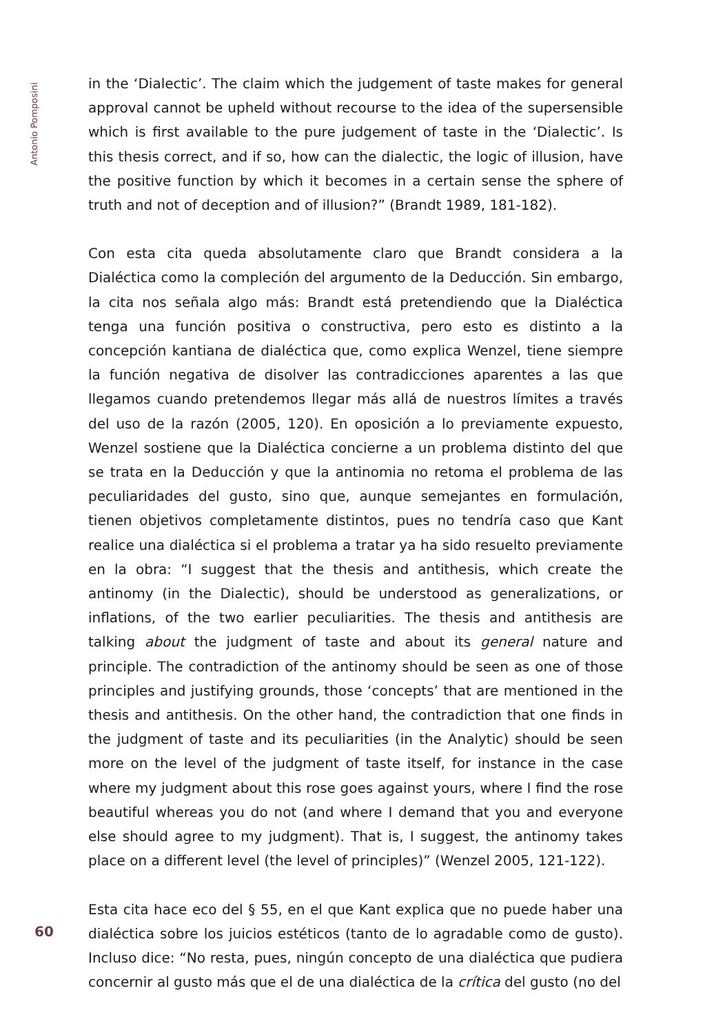Antonio Pomposini
60
in the ‘Dialectic’. The claim which the judgement of taste makes for general approval cannot be upheld without recourse to the idea of the supersensible which is first available to the pure judgement of taste in the ‘Dialectic’. Is this thesis correct, and if so, how can the dialectic, the logic of illusion, have the positive function by which it becomes in a certain sense the sphere of truth and not of deception and of illusion?” (Brandt 1989, 181-182).
Con esta cita queda absolutamente claro que Brandt considera a la Dialéctica como la compleción del argumento de la Deducción. Sin embargo, la cita nos señala algo más: Brandt está pretendiendo que la Dialéctica tenga una función positiva o constructiva, pero esto es distinto a la concepción kantiana de dialéctica que, como explica Wenzel, tiene siempre la función negativa de disolver las contradicciones aparentes a las que llegamos cuando pretendemos llegar más allá de nuestros límites a través del uso de la razón (2005, 120). En oposición a lo previamente expuesto, Wenzel sostiene que la Dialéctica concierne a un problema distinto del que se trata en la Deducción y que la antinomia no retoma el problema de las peculiaridades del gusto, sino que, aunque semejantes en formulación, tienen objetivos completamente distintos, pues no tendría caso que Kant realice una dialéctica si el problema a tratar ya ha sido resuelto previamente en la obra: “I suggest that the thesis and antithesis, which create the antinomy (in the Dialectic), should be understood as generalizations, or inflations, of the two earlier peculiarities. The thesis and antithesis are talking about the judgment of taste and about its general nature and principle. The contradiction of the antinomy should be seen as one of those principles and justifying grounds, those ‘concepts’ that are mentioned in the thesis and antithesis. On the other hand, the contradiction that one finds in the judgment of taste and its peculiarities (in the Analytic) should be seen more on the level of the judgment of taste itself, for instance in the case where my judgment about this rose goes against yours, where I find the rose beautiful whereas you do not (and where I demand that you and everyone else should agree to my judgment). That is, I suggest, the antinomy takes place on a different level (the level of principles)” (Wenzel 2005, 121-122).
Esta cita hace eco del § 55, en el que Kant explica que no puede haber una dialéctica sobre los juicios estéticos (tanto de lo agradable como de gusto). Incluso dice: “No resta, pues, ningún concepto de una dialéctica que pudiera concernir al gusto más que el de una dialéctica de la crítica del gusto (no del